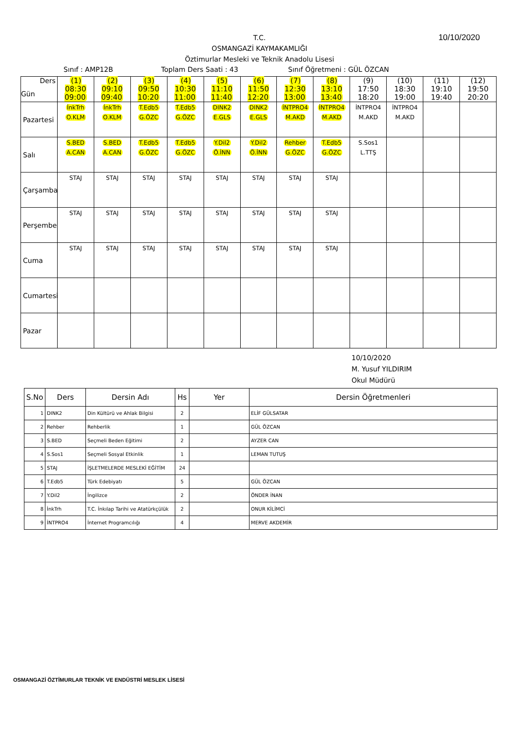10/10/2020
T.C.
OSMANGAZİ KAYMAKAMLIĞI
Öztimurlar Mesleki ve Teknik Anadolu Lisesi
Sınıf : AMP12B Toplam Ders Saati : 43 Sınıf Öğretmeni : GÜL ÖZCAN
| Ders Gün | (1) 08:30 09:00 | (2) 09:10 09:40 | (3) 09:50 10:20 | (4) 10:30 11:00 | (5) 11:10 11:40 | (6) 11:50 12:20 | (7) 12:30 13:00 | (8) 13:10 13:40 | (9) 17:50 18:20 | (10) 18:30 19:00 | (11) 19:10 19:40 | (12) 19:50 20:20 |
| Pazartesi | İnkTrh O.KLM | İnkTrh O.KLM | T.Edb5 G.ÖZC | T.Edb5 G.ÖZC | DINK2 E.GLS | DINK2 E.GLS | İNTPRO4 M.AKD | İNTPRO4 M.AKD | İNTPRO4 M.AKD | İNTPRO4 M.AKD | | |
| Salı | S.BED A.CAN | S.BED A.CAN | T.Edb5 G.ÖZC | T.Edb5 G.ÖZC | Y.Dil2 Ö.İNN | Y.Dil2 Ö.İNN | Rehber G.ÖZC | T.Edb5 G.ÖZC | S.Sos1 L.TTŞ | | | |
| Çarşamba | STAJ | STAJ | STAJ | STAJ | STAJ | STAJ | STAJ | STAJ | | | | |
| Perşembe | STAJ | STAJ | STAJ | STAJ | STAJ | STAJ | STAJ | STAJ | | | | |
| Cuma | STAJ | STAJ | STAJ | STAJ | STAJ | STAJ | STAJ | STAJ | | | | |
| Cumartesi | | | | | | | | | | | | |
| Pazar | | | | | | | | | | | | |
10/10/2020
M. Yusuf YILDIRIM
Okul Müdürü
| S.No | Ders | Dersin Adı | Hs | Yer | Dersin Öğretmenleri |
| --- | --- | --- | --- | --- | --- |
| 1 | DINK2 | Din Kültürü ve Ahlak Bilgisi | 2 | | ELİF GÜLSATAR |
| 2 | Rehber | Rehberlik | 1 | | GÜL ÖZCAN |
| 3 | S.BED | Seçmeli Beden Eğitimi | 2 | | AYZER CAN |
| 4 | S.Sos1 | Seçmeli Sosyal Etkinlik | 1 | | LEMAN TUTUŞ |
| 5 | STAJ | İŞLETMELERDE MESLEKİ EĞİTİM | 24 | | |
| 6 | T.Edb5 | Türk Edebiyatı | 5 | | GÜL ÖZCAN |
| 7 | Y.Dil2 | İngilizce | 2 | | ÖNDER İNAN |
| 8 | İnkTrh | T.C. İnkılap Tarihi ve Atatürkçülük | 2 | | ONUR KİLİMCİ |
| 9 | İNTPRO4 | İnternet Programcılığı | 4 | | MERVE AKDEMİR |
OSMANGAZİ ÖZTİMURLAR TEKNİK VE ENDÜSTRİ MESLEK LİSESİ